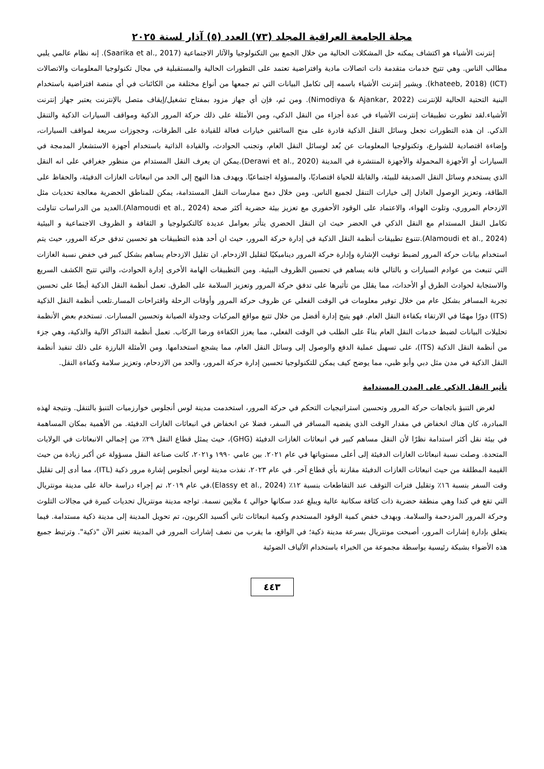مجلة الجامعة العراقية المجلد (٧٣) العدد (٥) آذار لسنة ٢٠٢٥
إنترنت الأشياء هو اكتشاف يمكنه حل المشكلات الحالية من خلال الجمع بين التكنولوجيا والآثار الاجتماعية (Saarika et al., 2017). إنه نظام عالمي يلبي مطالب الناس. وهي تتيح خدمات متقدمة ذات اتصالات مادية وافتراضية تعتمد على التطورات الحالية والمستقبلية في مجال تكنولوجيا المعلومات والاتصالات (ICT) (khateeb, 2018). ويشير إنترنت الأشياء باسمه إلى تكامل البيانات التي تم جمعها من أنواع مختلفة من الكائنات في أي منصة افتراضية باستخدام البنية التحتية الحالية للإنترنت (Nimodiya & Ajankar, 2022). ومن ثم، فإن أي جهاز مزود بمفتاح تشغيل/إيقاف متصل بالإنترنت يعتبر جهاز إنترنت الأشياء.لقد تطورت تطبيقات إنترنت الأشياء في عدة أجزاء من النقل الذكي، ومن الأمثلة على ذلك حركة المرور الذكية ومواقف السيارات الذكية والتنقل الذكي. ان هذه التطورات تجعل وسائل النقل الذكية قادرة على منح السائقين خيارات فعالة للقيادة على الطرقات، وحجوزات سريعة لمواقف السيارات، وإضاءة اقتصادية للشوارع، وتكنولوجيا المعلومات عن بُعد لوسائل النقل العام، وتجنب الحوادث، والقيادة الذاتية باستخدام أجهزة الاستشعار المدمجة في السيارات أو الأجهزة المحمولة والأجهزة المنتشرة في المدينة (Derawi et al., 2020).يمكن ان يعرف النقل المستدام من منظور جغرافي على انه النقل الذي يستخدم وسائل النقل الصديقة للبيئة، والقابلة للحياة اقتصاديًا، والمسؤولة اجتماعيًا. ويهدف هذا النهج إلى الحد من انبعاثات الغازات الدفيئة، والحفاظ على الطاقة، وتعزيز الوصول العادل إلى خيارات التنقل لجميع الناس. ومن خلال دمج ممارسات النقل المستدامة، يمكن للمناطق الحضرية معالجة تحديات مثل الازدحام المروري، وتلوث الهواء، والاعتماد على الوقود الأحفوري مع تعزيز بيئة حضرية أكثر صحة (Alamoudi et al., 2024).العديد من الدراسات تناولت تكامل النقل المستدام مع النقل الذكي في الحضر حيث ان النقل الحضري يتأثر بعوامل عديدة كالتكنولوجيا و الثقافة و الظروف الاجتماعية و البيئية (Alamoudi et al., 2024).تتنوع تطبيقات أنظمة النقل الذكية في إدارة حركة المرور، حيث ان أحد هذه التطبيقات هو تحسين تدفق حركة المرور، حيث يتم استخدام بيانات حركة المرور لضبط توقيت الإشارة وإدارة حركة المرور ديناميكيًا لتقليل الازدحام. ان تقليل الازدحام يساهم بشكل كبير في خفض نسبة الغازات التي تنبعث من عوادم السيارات و بالتالي فانه يساهم في تحسين الظروف البيئية. ومن التطبيقات الهامة الأخرى إدارة الحوادث، والتي تتيح الكشف السريع والاستجابة لحوادث الطرق أو الأحداث، مما يقلل من تأثيرها على تدفق حركة المرور وتعزيز السلامة على الطرق. تعمل أنظمة النقل الذكية أيضًا على تحسين تجربة المسافر بشكل عام من خلال توفير معلومات في الوقت الفعلي عن ظروف حركة المرور وأوقات الرحلة واقتراحات المسار.تلعب أنظمة النقل الذكية (ITS) دورًا مهمًا في الارتقاء بكفاءة النقل العام. فهو يتيح إدارة أفضل من خلال تتبع مواقع المركبات وجدولة الصيانة وتحسين المسارات. تستخدم بعض الأنظمة تحليلات البيانات لضبط خدمات النقل العام بناءً على الطلب في الوقت الفعلي، مما يعزز الكفاءة ورضا الركاب. تعمل أنظمة التذاكر الآلية والذكية، وهي جزء من أنظمة النقل الذكية (ITS)، على تسهيل عملية الدفع والوصول إلى وسائل النقل العام، مما يشجع استخدامها. ومن الأمثلة البارزة على ذلك تنفيذ أنظمة النقل الذكية في مدن مثل دبي وأبو ظبي، مما يوضح كيف يمكن للتكنولوجيا تحسين إدارة حركة المرور، والحد من الازدحام، وتعزيز سلامة وكفاءة النقل.
تأثير النقل الذكي على المدن المستدامة
لغرض التنبؤ باتجاهات حركة المرور وتحسين استراتيجيات التحكم في حركة المرور، استخدمت مدينة لوس أنجلوس خوارزميات التنبؤ بالتنقل. ونتيجة لهذه المبادرة، كان هناك انخفاض في مقدار الوقت الذي يقضيه المسافر في السفر، فضلا عن انخفاض في انبعاثات الغازات الدفيئة. من الأهمية بمكان المساهمة في بيئة نقل أكثر استدامة نظرًا لأن النقل مساهم كبير في انبعاثات الغازات الدفيئة (GHG)، حيث يمثل قطاع النقل ٢٩٪ من إجمالي الانبعاثات في الولايات المتحدة. وصلت نسبة انبعاثات الغازات الدفيئة إلى أعلى مستوياتها في عام ٢٠٢١. بين عامي ١٩٩٠ و٢٠٢١، كانت صناعة النقل مسؤولة عن أكبر زيادة من حيث القيمة المطلقة من حيث انبعاثات الغازات الدفيئة مقارنة بأي قطاع آخر. في عام ٢٠٢٣، نفذت مدينة لوس أنجلوس إشارة مرور ذكية (ITL)، مما أدى إلى تقليل وقت السفر بنسبة ١٦٪ وتقليل فترات التوقف عند التقاطعات بنسبة ١٢٪ (Elassy et al., 2024).في عام ٢٠١٩، تم إجراء دراسة حالة على مدينة مونتريال التي تقع في كندا وهي منطقة حضرية ذات كثافة سكانية عالية ويبلغ عدد سكانها حوالي ٤ ملايين نسمة. تواجه مدينة مونتريال تحديات كبيرة في مجالات التلوث وحركة المرور المزدحمة والسلامة. وبهدف خفض كمية الوقود المستخدم وكمية انبعاثات ثاني أكسيد الكربون، تم تحويل المدينة إلى مدينة ذكية مستدامة. فيما يتعلق بإدارة إشارات المرور، أصبحت مونتريال بسرعة مدينة ذكية؛ في الواقع، ما يقرب من نصف إشارات المرور في المدينة تعتبر الآن "ذكية". وترتبط جميع هذه الأضواء بشبكة رئيسية بواسطة مجموعة من الخبراء باستخدام الألياف الضوئية
٤٤٣